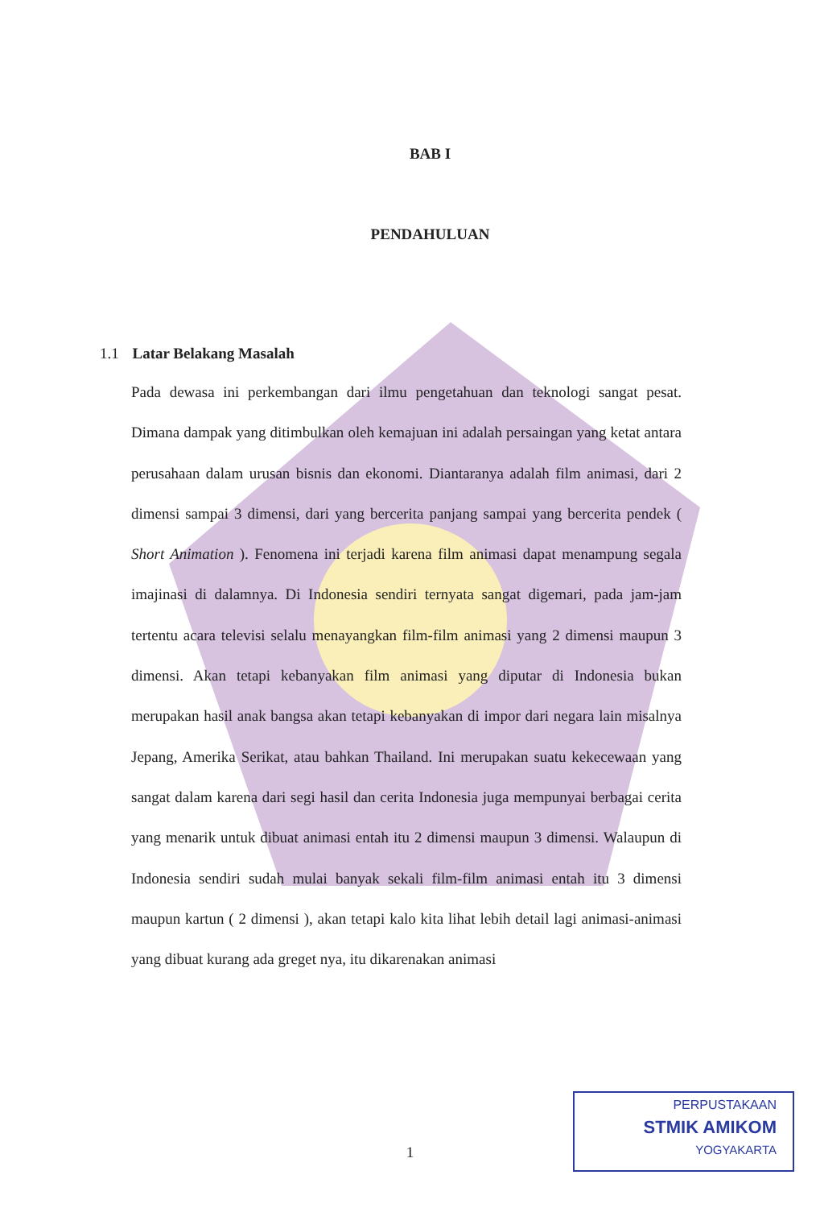BAB I
PENDAHULUAN
1.1 Latar Belakang Masalah
Pada dewasa ini perkembangan dari ilmu pengetahuan dan teknologi sangat pesat. Dimana dampak yang ditimbulkan oleh kemajuan ini adalah persaingan yang ketat antara perusahaan dalam urusan bisnis dan ekonomi. Diantaranya adalah film animasi, dari 2 dimensi sampai 3 dimensi, dari yang bercerita panjang sampai yang bercerita pendek ( Short Animation ). Fenomena ini terjadi karena film animasi dapat menampung segala imajinasi di dalamnya. Di Indonesia sendiri ternyata sangat digemari, pada jam-jam tertentu acara televisi selalu menayangkan film-film animasi yang 2 dimensi maupun 3 dimensi. Akan tetapi kebanyakan film animasi yang diputar di Indonesia bukan merupakan hasil anak bangsa akan tetapi kebanyakan di impor dari negara lain misalnya Jepang, Amerika Serikat, atau bahkan Thailand. Ini merupakan suatu kekecewaan yang sangat dalam karena dari segi hasil dan cerita Indonesia juga mempunyai berbagai cerita yang menarik untuk dibuat animasi entah itu 2 dimensi maupun 3 dimensi. Walaupun di Indonesia sendiri sudah mulai banyak sekali film-film animasi entah itu 3 dimensi maupun kartun ( 2 dimensi ), akan tetapi kalo kita lihat lebih detail lagi animasi-animasi yang dibuat kurang ada greget nya, itu dikarenakan animasi
1
PERPUSTAKAAN
STMIK AMIKOM
YOGYAKARTA